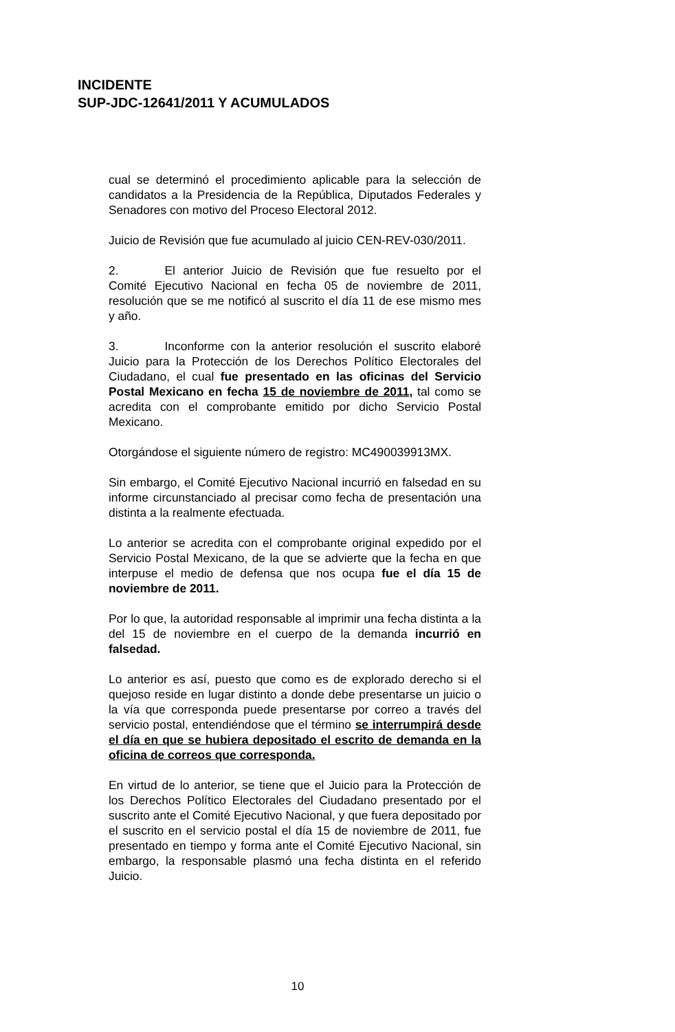INCIDENTE
SUP-JDC-12641/2011 Y ACUMULADOS
cual se determinó el procedimiento aplicable para la selección de candidatos a la Presidencia de la República, Diputados Federales y Senadores con motivo del Proceso Electoral 2012.
Juicio de Revisión que fue acumulado al juicio CEN-REV-030/2011.
2. El anterior Juicio de Revisión que fue resuelto por el Comité Ejecutivo Nacional en fecha 05 de noviembre de 2011, resolución que se me notificó al suscrito el día 11 de ese mismo mes y año.
3. Inconforme con la anterior resolución el suscrito elaboré Juicio para la Protección de los Derechos Político Electorales del Ciudadano, el cual fue presentado en las oficinas del Servicio Postal Mexicano en fecha 15 de noviembre de 2011, tal como se acredita con el comprobante emitido por dicho Servicio Postal Mexicano.
Otorgándose el siguiente número de registro: MC490039913MX.
Sin embargo, el Comité Ejecutivo Nacional incurrió en falsedad en su informe circunstanciado al precisar como fecha de presentación una distinta a la realmente efectuada.
Lo anterior se acredita con el comprobante original expedido por el Servicio Postal Mexicano, de la que se advierte que la fecha en que interpuse el medio de defensa que nos ocupa fue el día 15 de noviembre de 2011.
Por lo que, la autoridad responsable al imprimir una fecha distinta a la del 15 de noviembre en el cuerpo de la demanda incurrió en falsedad.
Lo anterior es así, puesto que como es de explorado derecho si el quejoso reside en lugar distinto a donde debe presentarse un juicio o la vía que corresponda puede presentarse por correo a través del servicio postal, entendiéndose que el término se interrumpirá desde el día en que se hubiera depositado el escrito de demanda en la oficina de correos que corresponda.
En virtud de lo anterior, se tiene que el Juicio para la Protección de los Derechos Político Electorales del Ciudadano presentado por el suscrito ante el Comité Ejecutivo Nacional, y que fuera depositado por el suscrito en el servicio postal el día 15 de noviembre de 2011, fue presentado en tiempo y forma ante el Comité Ejecutivo Nacional, sin embargo, la responsable plasmó una fecha distinta en el referido Juicio.
10